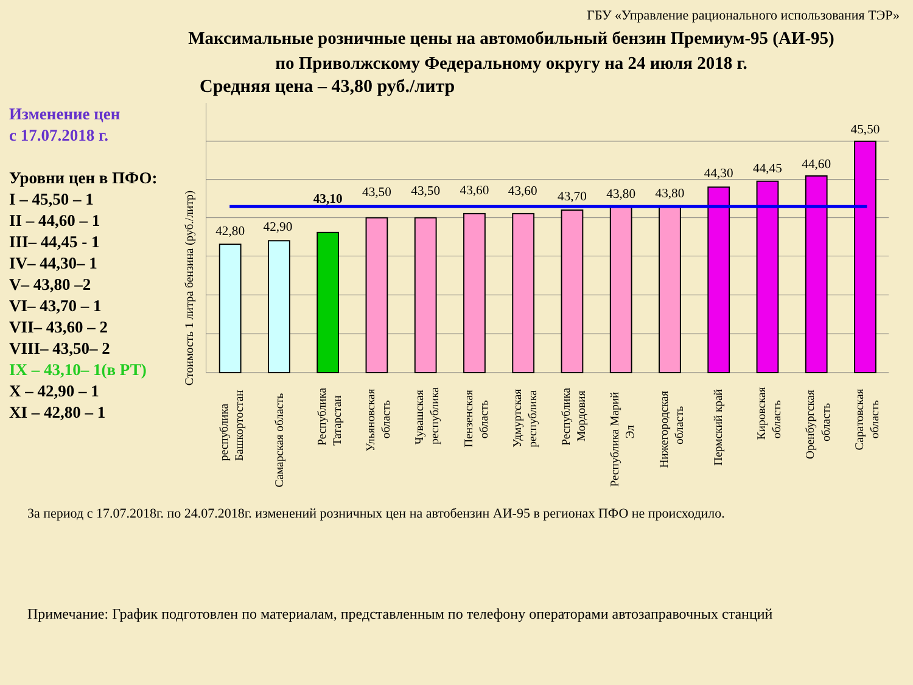ГБУ «Управление рационального использования ТЭР»
Максимальные розничные цены на автомобильный бензин Премиум-95 (АИ-95)
по Приволжскому Федеральному округу на 24 июля 2018 г.
Средняя цена – 43,80 руб./литр
Изменение цен
с 17.07.2018 г.
Уровни цен в ПФО:
I – 45,50 – 1
II – 44,60 – 1
III– 44,45 - 1
IV– 44,30– 1
V– 43,80 –2
VI– 43,70 – 1
VII– 43,60 – 2
VIII– 43,50– 2
IX – 43,10– 1(в РТ)
X – 42,90 – 1
XI – 42,80 – 1
Стоимость 1 литра бензина (руб./литр)
42,80
42,90
43,10
43,50
43,50
43,60
43,60
43,70
43,80
43,80
44,30
44,45
44,60
45,50
республика
Башкортостан
Самарская область
Республика
Татарстан
Ульяновская
область
Чувашская
республика
Пензенская
область
Удмуртская
республика
Республика
Мордовия
Республика Марий
Эл
Нижегородская
область
Пермский край
Кировская
область
Оренбургская
область
Саратовская
область
За период с 17.07.2018г. по 24.07.2018г. изменений розничных цен на автобензин АИ-95 в регионах ПФО не происходило.
Примечание: График подготовлен по материалам, представленным по телефону операторами автозаправочных станций